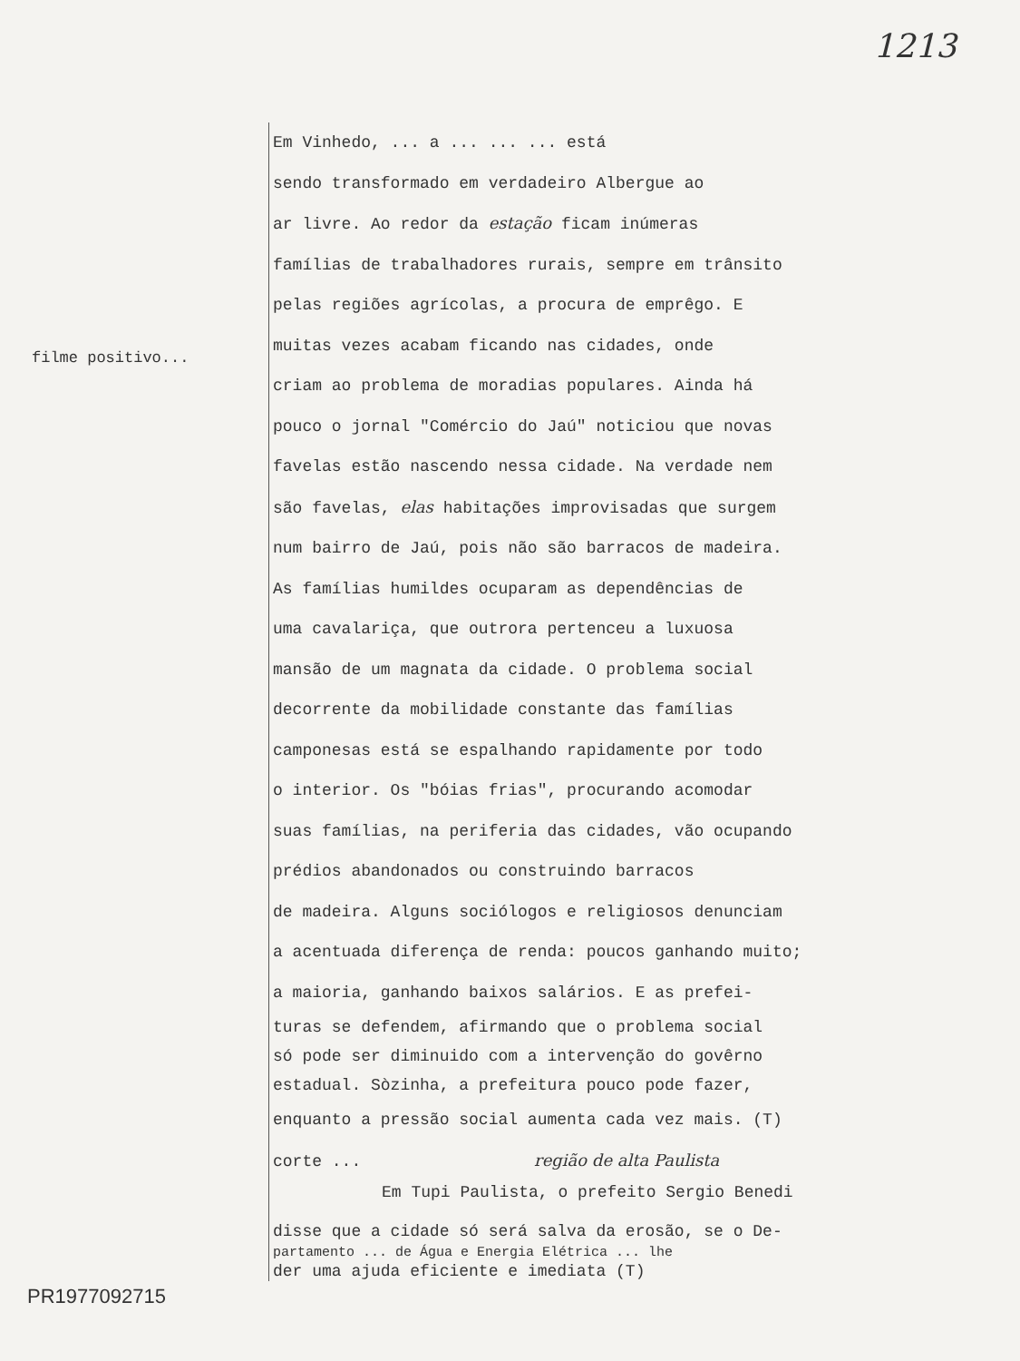1213
filme positivo...
Em Vinhedo, ... a ... ... ... está
sendo transformado em verdadeiro Albergue ao
ar livre. Ao redor da estação ficam inúmeras
famílias de trabalhadores rurais, sempre em trânsito
pelas regiões agrícolas, a procura de emprêgo. E
muitas vezes acabam ficando nas cidades, onde
criam ao problema de moradias populares. Ainda há
pouco o jornal "Comércio do Jaú" noticiou que novas
favelas estão nascendo nessa cidade. Na verdade nem
são favelas, elas habitações improvisadas que surgem
num bairro de Jaú, pois não são barracos de madeira.
As famílias humildes ocuparam as dependências de
uma cavalariça, que outrora pertenceu a luxuosa
mansão de um magnata da cidade. O problema social
decorrente da mobilidade constante das famílias
camponesas está se espalhando rapidamente por todo
o interior. Os "bóias frias", procurando acomodar
suas famílias, na periferia das cidades, vão ocupando
prédios abandonados ou construindo barracos
de madeira. Alguns sociólogos e religiosos denunciam
a acentuada diferença de renda: poucos ganhando muito;
a maioria, ganhando baixos salários. E as prefei-
turas se defendem, afirmando que o problema social
só pode ser diminuido com a intervenção do govêrno
estadual. Sòzinha, a prefeitura pouco pode fazer,
enquanto a pressão social aumenta cada vez mais. (T)
corte ... região de alta Paulista
Em Tupi Paulista, o prefeito Sergio Benedi
disse que a cidade só será salva da erosão, se o De-
partamento ... de Água e Energia Elétrica ... lhe
der uma ajuda eficiente e imediata (T)
PR1977092715